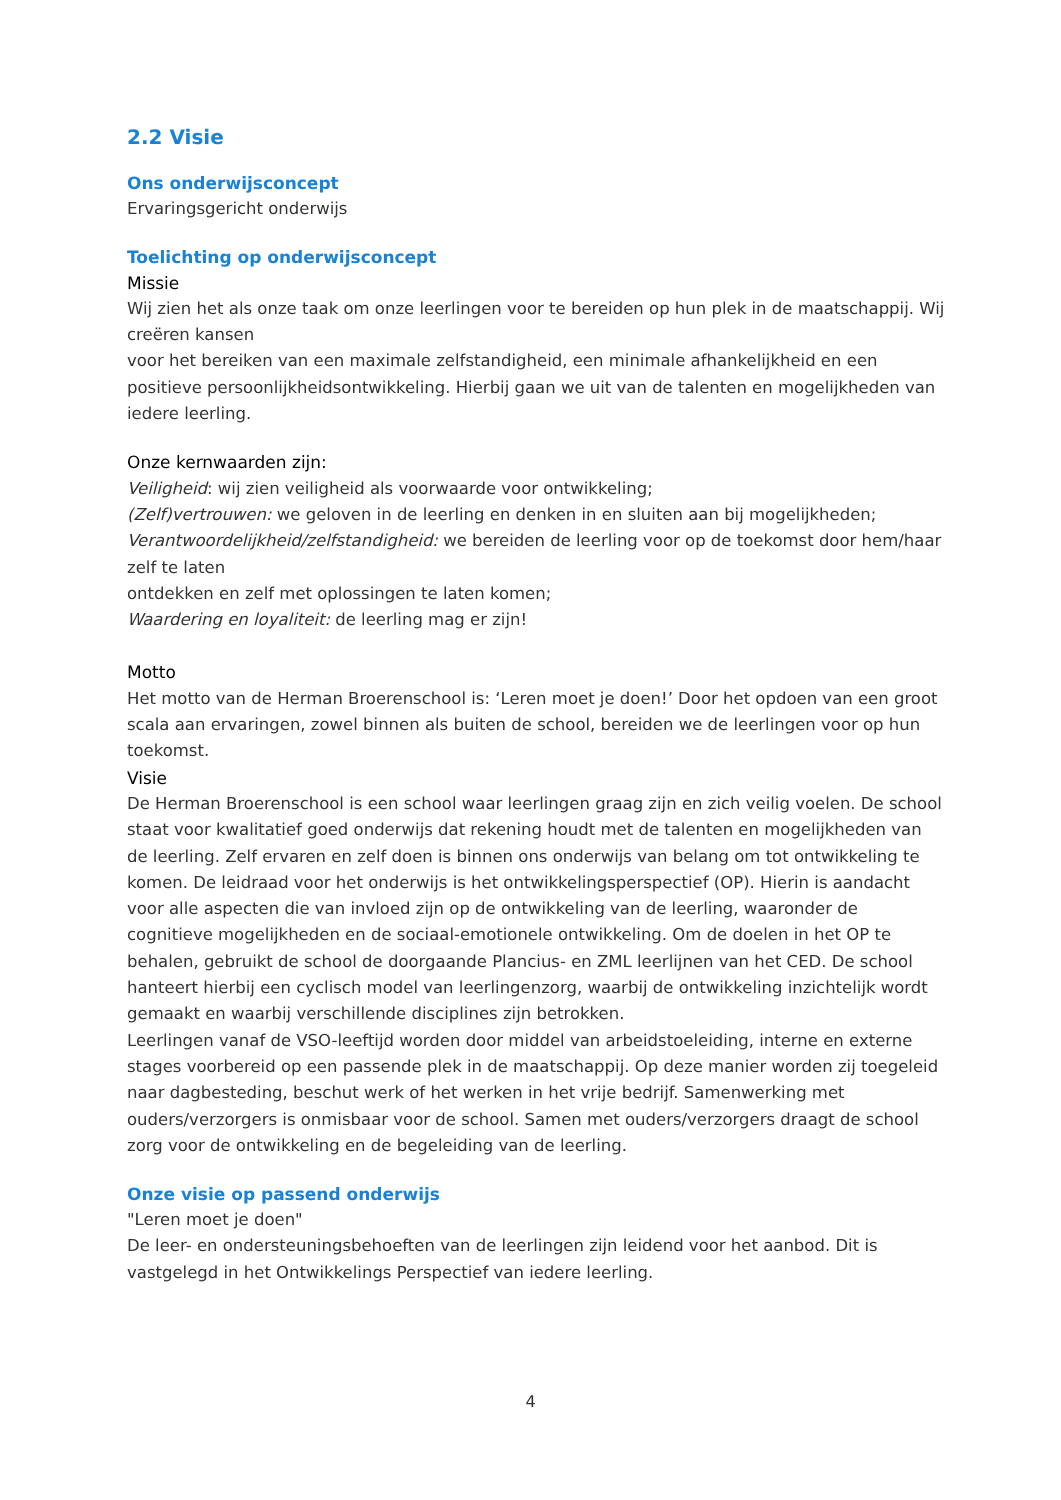2.2 Visie
Ons onderwijsconcept
Ervaringsgericht onderwijs
Toelichting op onderwijsconcept
Missie
Wij zien het als onze taak om onze leerlingen voor te bereiden op hun plek in de maatschappij. Wij creëren kansen
voor het bereiken van een maximale zelfstandigheid, een minimale afhankelijkheid en een positieve persoonlijkheidsontwikkeling. Hierbij gaan we uit van de talenten en mogelijkheden van iedere leerling.
Onze kernwaarden zijn:
Veiligheid: wij zien veiligheid als voorwaarde voor ontwikkeling;
(Zelf)vertrouwen: we geloven in de leerling en denken in en sluiten aan bij mogelijkheden;
Verantwoordelijkheid/zelfstandigheid: we bereiden de leerling voor op de toekomst door hem/haar zelf te laten
ontdekken en zelf met oplossingen te laten komen;
Waardering en loyaliteit: de leerling mag er zijn!
Motto
Het motto van de Herman Broerenschool is: ‘Leren moet je doen!’ Door het opdoen van een groot scala aan ervaringen, zowel binnen als buiten de school, bereiden we de leerlingen voor op hun toekomst.
Visie
De Herman Broerenschool is een school waar leerlingen graag zijn en zich veilig voelen. De school staat voor kwalitatief goed onderwijs dat rekening houdt met de talenten en mogelijkheden van de leerling. Zelf ervaren en zelf doen is binnen ons onderwijs van belang om tot ontwikkeling te komen. De leidraad voor het onderwijs is het ontwikkelingsperspectief (OP). Hierin is aandacht voor alle aspecten die van invloed zijn op de ontwikkeling van de leerling, waaronder de cognitieve mogelijkheden en de sociaal-emotionele ontwikkeling. Om de doelen in het OP te behalen, gebruikt de school de doorgaande Plancius- en ZML leerlijnen van het CED. De school hanteert hierbij een cyclisch model van leerlingenzorg, waarbij de ontwikkeling inzichtelijk wordt gemaakt en waarbij verschillende disciplines zijn betrokken.
Leerlingen vanaf de VSO-leeftijd worden door middel van arbeidstoeleiding, interne en externe stages voorbereid op een passende plek in de maatschappij. Op deze manier worden zij toegeleid naar dagbesteding, beschut werk of het werken in het vrije bedrijf. Samenwerking met ouders/verzorgers is onmisbaar voor de school. Samen met ouders/verzorgers draagt de school zorg voor de ontwikkeling en de begeleiding van de leerling.
Onze visie op passend onderwijs
"Leren moet je doen"
De leer- en ondersteuningsbehoeften van de leerlingen zijn leidend voor het aanbod. Dit is vastgelegd in het Ontwikkelings Perspectief van iedere leerling.
4